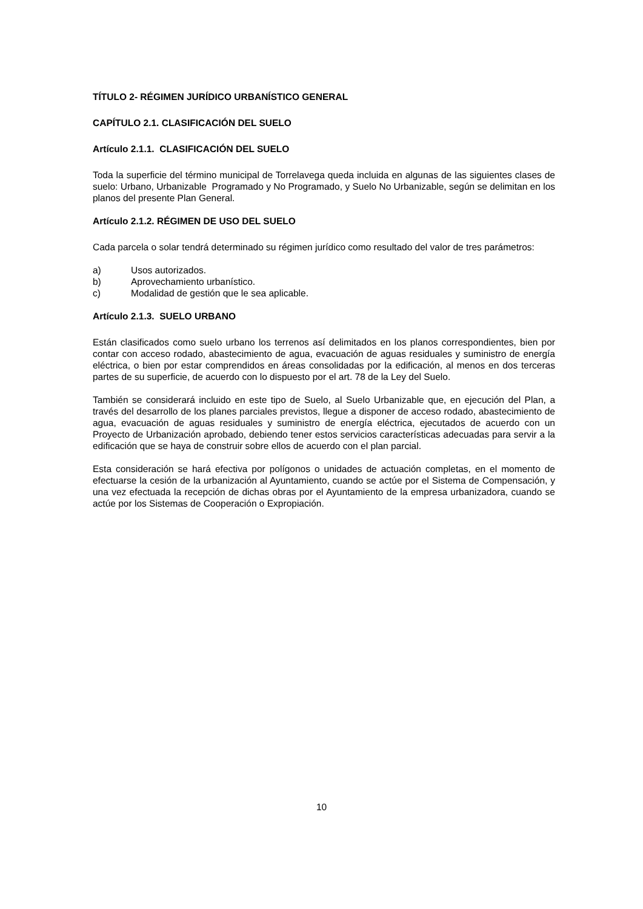TÍTULO 2- RÉGIMEN JURÍDICO URBANÍSTICO GENERAL
CAPÍTULO 2.1. CLASIFICACIÓN DEL SUELO
Artículo 2.1.1. CLASIFICACIÓN DEL SUELO
Toda la superficie del término municipal de Torrelavega queda incluida en algunas de las siguientes clases de suelo: Urbano, Urbanizable Programado y No Programado, y Suelo No Urbanizable, según se delimitan en los planos del presente Plan General.
Artículo 2.1.2. RÉGIMEN DE USO DEL SUELO
Cada parcela o solar tendrá determinado su régimen jurídico como resultado del valor de tres parámetros:
a) Usos autorizados.
b) Aprovechamiento urbanístico.
c) Modalidad de gestión que le sea aplicable.
Artículo 2.1.3. SUELO URBANO
Están clasificados como suelo urbano los terrenos así delimitados en los planos correspondientes, bien por contar con acceso rodado, abastecimiento de agua, evacuación de aguas residuales y suministro de energía eléctrica, o bien por estar comprendidos en áreas consolidadas por la edificación, al menos en dos terceras partes de su superficie, de acuerdo con lo dispuesto por el art. 78 de la Ley del Suelo.
También se considerará incluido en este tipo de Suelo, al Suelo Urbanizable que, en ejecución del Plan, a través del desarrollo de los planes parciales previstos, llegue a disponer de acceso rodado, abastecimiento de agua, evacuación de aguas residuales y suministro de energía eléctrica, ejecutados de acuerdo con un Proyecto de Urbanización aprobado, debiendo tener estos servicios características adecuadas para servir a la edificación que se haya de construir sobre ellos de acuerdo con el plan parcial.
Esta consideración se hará efectiva por polígonos o unidades de actuación completas, en el momento de efectuarse la cesión de la urbanización al Ayuntamiento, cuando se actúe por el Sistema de Compensación, y una vez efectuada la recepción de dichas obras por el Ayuntamiento de la empresa urbanizadora, cuando se actúe por los Sistemas de Cooperación o Expropiación.
10